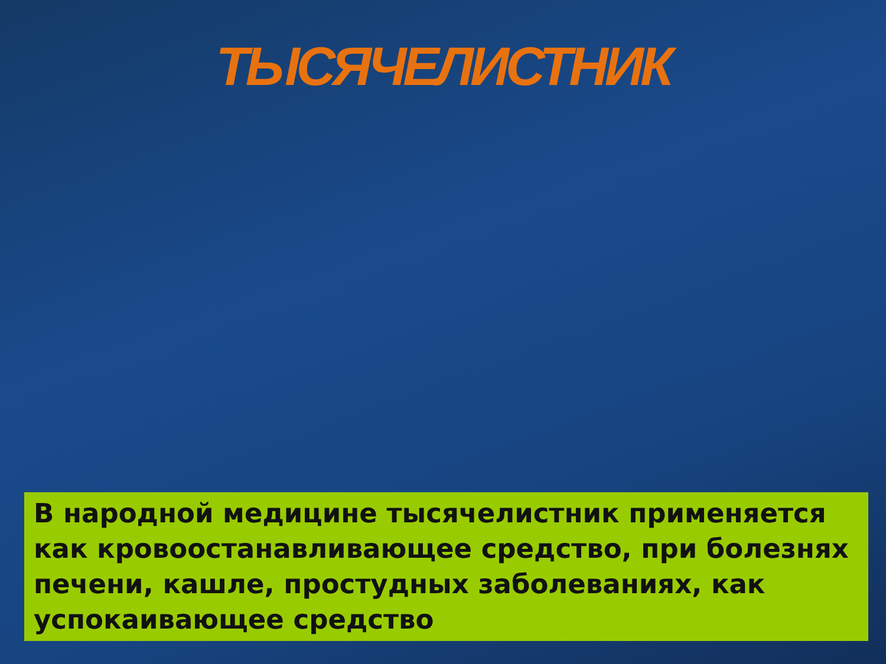ТЫСЯЧЕЛИСТНИК
В народной медицине тысячелистник применяется как кровоостанавливающее средство, при болезнях печени, кашле, простудных заболеваниях, как успокаивающее средство